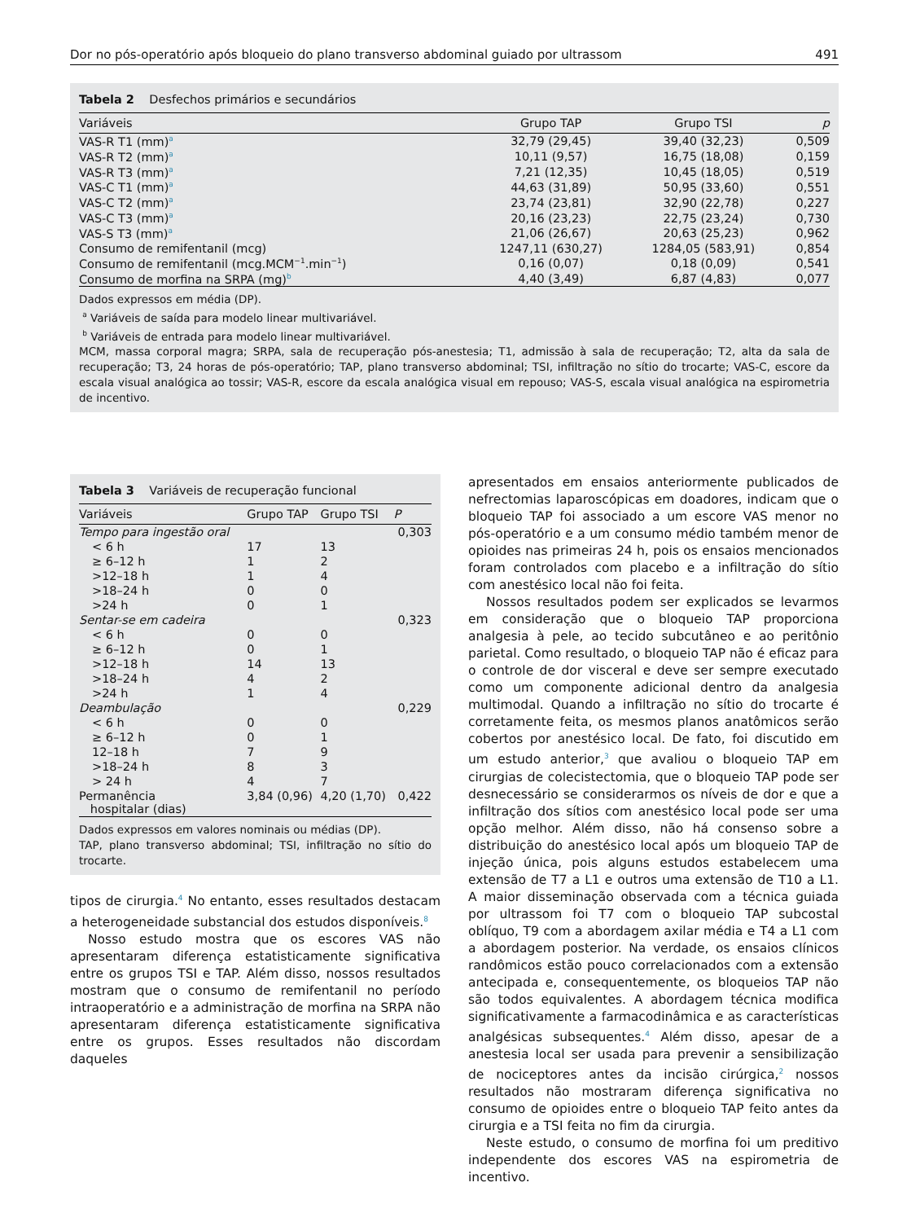Dor no pós-operatório após bloqueio do plano transverso abdominal guiado por ultrassom 491
Tabela 2 Desfechos primários e secundários
| Variáveis | Grupo TAP | Grupo TSI | p |
| --- | --- | --- | --- |
| VAS-R T1 (mm)<sup>a</sup> | 32,79 (29,45) | 39,40 (32,23) | 0,509 |
| VAS-R T2 (mm)<sup>a</sup> | 10,11 (9,57) | 16,75 (18,08) | 0,159 |
| VAS-R T3 (mm)<sup>a</sup> | 7,21 (12,35) | 10,45 (18,05) | 0,519 |
| VAS-C T1 (mm)<sup>a</sup> | 44,63 (31,89) | 50,95 (33,60) | 0,551 |
| VAS-C T2 (mm)<sup>a</sup> | 23,74 (23,81) | 32,90 (22,78) | 0,227 |
| VAS-C T3 (mm)<sup>a</sup> | 20,16 (23,23) | 22,75 (23,24) | 0,730 |
| VAS-S T3 (mm)<sup>a</sup> | 21,06 (26,67) | 20,63 (25,23) | 0,962 |
| Consumo de remifentanil (mcg) | 1247,11 (630,27) | 1284,05 (583,91) | 0,854 |
| Consumo de remifentanil (mcg.MCM<sup>−1</sup>.min<sup>−1</sup>) | 0,16 (0,07) | 0,18 (0,09) | 0,541 |
| Consumo de morfina na SRPA (mg)<sup>b</sup> | 4,40 (3,49) | 6,87 (4,83) | 0,077 |
Dados expressos em média (DP).
<sup>a</sup> Variáveis de saída para modelo linear multivariável.
<sup>b</sup> Variáveis de entrada para modelo linear multivariável.
MCM, massa corporal magra; SRPA, sala de recuperação pós-anestesia; T1, admissão à sala de recuperação; T2, alta da sala de recuperação; T3, 24 horas de pós-operatório; TAP, plano transverso abdominal; TSI, infiltração no sítio do trocarte; VAS-C, escore da escala visual analógica ao tossir; VAS-R, escore da escala analógica visual em repouso; VAS-S, escala visual analógica na espirometria de incentivo.
Tabela 3 Variáveis de recuperação funcional
| Variáveis | Grupo TAP | Grupo TSI | P |
| --- | --- | --- | --- |
| Tempo para ingestão oral | | | 0,303 |
| < 6 h | 17 | 13 | |
| ≥ 6–12 h | 1 | 2 | |
| >12–18 h | 1 | 4 | |
| >18–24 h | 0 | 0 | |
| >24 h | 0 | 1 | |
| Sentar-se em cadeira | | | 0,323 |
| < 6 h | 0 | 0 | |
| ≥ 6–12 h | 0 | 1 | |
| >12–18 h | 14 | 13 | |
| >18–24 h | 4 | 2 | |
| >24 h | 1 | 4 | |
| Deambulação | | | 0,229 |
| < 6 h | 0 | 0 | |
| ≥ 6–12 h | 0 | 1 | |
| 12–18 h | 7 | 9 | |
| >18–24 h | 8 | 3 | |
| > 24 h | 4 | 7 | |
| Permanência hospitalar (dias) | 3,84 (0,96) | 4,20 (1,70) | 0,422 |
Dados expressos em valores nominais ou médias (DP).
TAP, plano transverso abdominal; TSI, infiltração no sítio do trocarte.
tipos de cirurgia.<sup>4</sup> No entanto, esses resultados destacam a heterogeneidade substancial dos estudos disponíveis.<sup>8</sup>
Nosso estudo mostra que os escores VAS não apresentaram diferença estatisticamente significativa entre os grupos TSI e TAP. Além disso, nossos resultados mostram que o consumo de remifentanil no período intraoperatório e a administração de morfina na SRPA não apresentaram diferença estatisticamente significativa entre os grupos. Esses resultados não discordam daqueles
apresentados em ensaios anteriormente publicados de nefrectomias laparoscópicas em doadores, indicam que o bloqueio TAP foi associado a um escore VAS menor no pós-operatório e a um consumo médio também menor de opioides nas primeiras 24 h, pois os ensaios mencionados foram controlados com placebo e a infiltração do sítio com anestésico local não foi feita.
Nossos resultados podem ser explicados se levarmos em consideração que o bloqueio TAP proporciona analgesia à pele, ao tecido subcutâneo e ao peritônio parietal. Como resultado, o bloqueio TAP não é eficaz para o controle de dor visceral e deve ser sempre executado como um componente adicional dentro da analgesia multimodal. Quando a infiltração no sítio do trocarte é corretamente feita, os mesmos planos anatômicos serão cobertos por anestésico local. De fato, foi discutido em um estudo anterior,<sup>3</sup> que avaliou o bloqueio TAP em cirurgias de colecistectomia, que o bloqueio TAP pode ser desnecessário se considerarmos os níveis de dor e que a infiltração dos sítios com anestésico local pode ser uma opção melhor. Além disso, não há consenso sobre a distribuição do anestésico local após um bloqueio TAP de injeção única, pois alguns estudos estabelecem uma extensão de T7 a L1 e outros uma extensão de T10 a L1. A maior disseminação observada com a técnica guiada por ultrassom foi T7 com o bloqueio TAP subcostal oblíquo, T9 com a abordagem axilar média e T4 a L1 com a abordagem posterior. Na verdade, os ensaios clínicos randômicos estão pouco correlacionados com a extensão antecipada e, consequentemente, os bloqueios TAP não são todos equivalentes. A abordagem técnica modifica significativamente a farmacodinâmica e as características analgésicas subsequentes.<sup>4</sup> Além disso, apesar de a anestesia local ser usada para prevenir a sensibilização de nociceptores antes da incisão cirúrgica,<sup>2</sup> nossos resultados não mostraram diferença significativa no consumo de opioides entre o bloqueio TAP feito antes da cirurgia e a TSI feita no fim da cirurgia.
Neste estudo, o consumo de morfina foi um preditivo independente dos escores VAS na espirometria de incentivo.